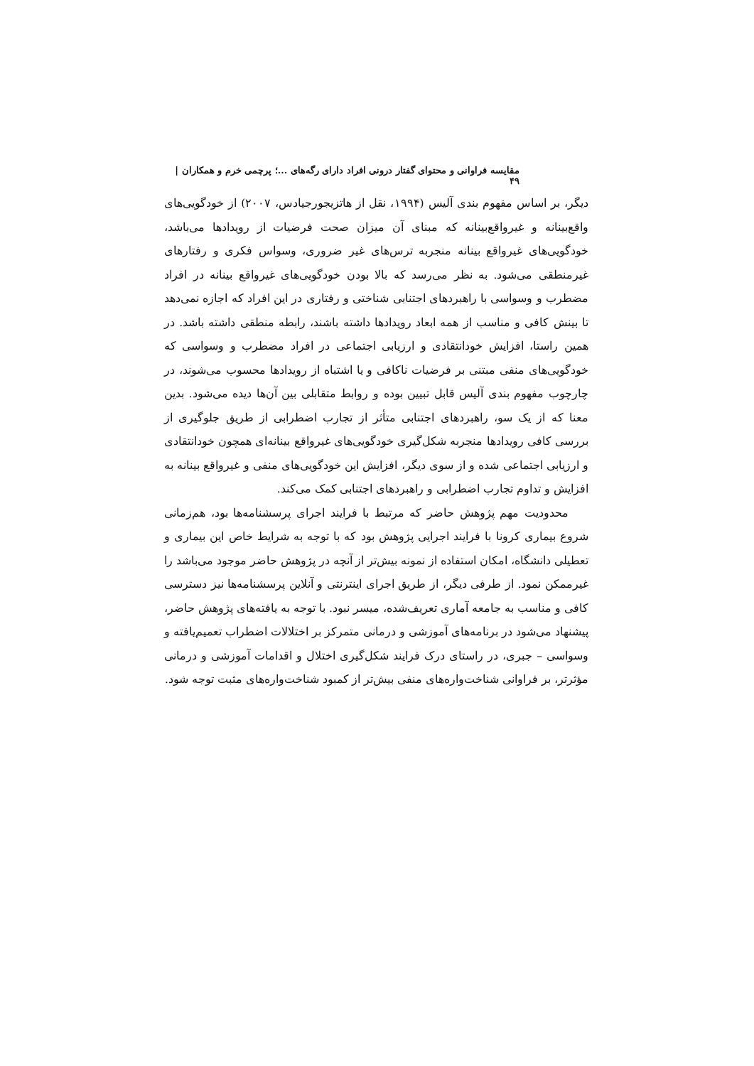مقایسه فراوانی و محتوای گفتار درونی افراد دارای رگه‌های ...؛ پرچمی خرم و همکاران | ۴۹
دیگر، بر اساس مفهوم بندی آلیس (۱۹۹۴، نقل از هاتزیجورجیادس، ۲۰۰۷) از خودگویی‌های واقع‌بینانه و غیرواقع‌بینانه که مبنای آن میزان صحت فرضیات از رویدادها می‌باشد، خودگویی‌های غیرواقع بینانه منجربه ترس‌های غیر ضروری، وسواس فکری و رفتارهای غیرمنطقی می‌شود. به نظر می‌رسد که بالا بودن خودگویی‌های غیرواقع بینانه در افراد مضطرب و وسواسی با راهبردهای اجتنابی شناختی و رفتاری در این افراد که اجازه نمی‌دهد تا بینش کافی و مناسب از همه ابعاد رویدادها داشته باشند، رابطه منطقی داشته باشد. در همین راستا، افزایش خودانتقادی و ارزیابی اجتماعی در افراد مضطرب و وسواسی که خودگویی‌های منفی مبتنی بر فرضیات ناکافی و یا اشتباه از رویدادها محسوب می‌شوند، در چارچوب مفهوم بندی آلیس قابل تبیین بوده و روابط متقابلی بین آن‌ها دیده می‌شود. بدین معنا که از یک سو، راهبردهای اجتنابی متأثر از تجارب اضطرابی از طریق جلوگیری از بررسی کافی رویدادها منجربه شکل‌گیری خودگویی‌های غیرواقع بینانه‌ای همچون خودانتقادی و ارزیابی اجتماعی شده و از سوی دیگر، افزایش این خودگویی‌های منفی و غیرواقع بینانه به افزایش و تداوم تجارب اضطرابی و راهبردهای اجتنابی کمک می‌کند.
محدودیت مهم پژوهش حاضر که مرتبط با فرایند اجرای پرسشنامه‌ها بود، هم‌زمانی شروع بیماری کرونا با فرایند اجرایی پژوهش بود که با توجه به شرایط خاص این بیماری و تعطیلی دانشگاه، امکان استفاده از نمونه بیش‌تر از آنچه در پژوهش حاضر موجود می‌باشد را غیرممکن نمود. از طرفی دیگر، از طریق اجرای اینترنتی و آنلاین پرسشنامه‌ها نیز دسترسی کافی و مناسب به جامعه آماری تعریف‌شده، میسر نبود. با توجه به یافته‌های پژوهش حاضر، پیشنهاد می‌شود در برنامه‌های آموزشی و درمانی متمرکز بر اختلالات اضطراب تعمیم‌یافته و وسواسی – جبری، در راستای درک فرایند شکل‌گیری اختلال و اقدامات آموزشی و درمانی مؤثرتر، بر فراوانی شناخت‌واره‌های منفی بیش‌تر از کمبود شناخت‌واره‌های مثبت توجه شود.